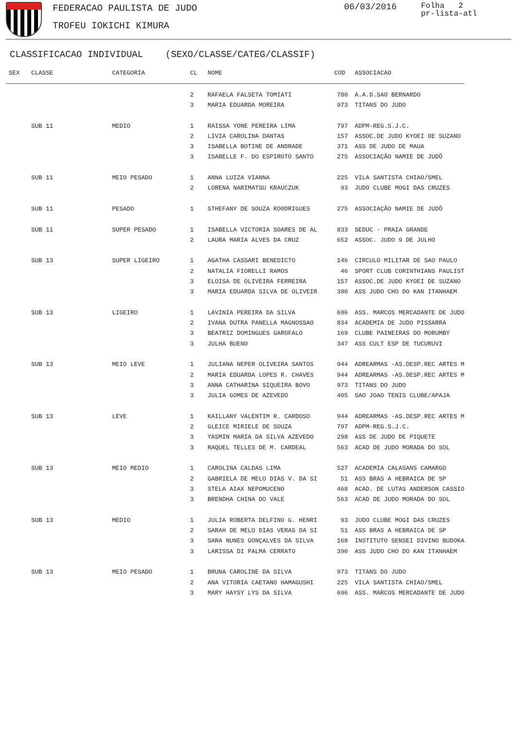FEDERACAO PAULISTA DE JUDO
TROFEU IOKICHI KIMURA
06/03/2016
Folha 2
pr-lista-atl
CLASSIFICACAO INDIVIDUAL (SEXO/CLASSE/CATEG/CLASSIF)
| SEX | CLASSE | CATEGORIA | CL | NOME | COD | ASSOCIACAO |
| --- | --- | --- | --- | --- | --- | --- |
| | | | 2 | RAFAELA FALSETA TOMIATI | 780 | A.A.D.SAO BERNARDO |
| | | | 3 | MARIA EDUARDA MOREIRA | 973 | TITANS DO JUDO |
| | SUB 11 | MEDIO | 1 | RAISSA YONE PEREIRA LIMA | 797 | ADPM-REG.S.J.C. |
| | | | 2 | LIVIA CAROLINA DANTAS | 157 | ASSOC.DE JUDO KYOEI DE SUZANO |
| | | | 3 | ISABELLA BOTINE DE ANDRADE | 371 | ASS DE JUDO DE MAUA |
| | | | 3 | ISABELLE F. DO ESPIROTO SANTO | 275 | ASSOCIAÇÃO NAMIE DE JUDÔ |
| | SUB 11 | MEIO PESADO | 1 | ANNA LUIZA VIANNA | 225 | VILA SANTISTA CHIAO/SMEL |
| | | | 2 | LORENA NARIMATSU KRAUCZUK | 93 | JUDO CLUBE MOGI DAS CRUZES |
| | SUB 11 | PESADO | 1 | STHEFANY DE SOUZA RO0DRIGUES | 275 | ASSOCIAÇÃO NAMIE DE JUDÔ |
| | SUB 11 | SUPER PESADO | 1 | ISABELLA VICTORIA SOARES DE AL | 833 | SEDUC - PRAIA GRANDE |
| | | | 2 | LAURA MARIA ALVES DA CRUZ | 652 | ASSOC. JUDO 9 DE JULHO |
| | SUB 13 | SUPER LIGEIRO | 1 | AGATHA CASSARI BENEDICTO | 146 | CIRCULO MILITAR DE SAO PAULO |
| | | | 2 | NATALIA FIORELLI RAMOS | 46 | SPORT CLUB CORINTHIANS PAULIST |
| | | | 3 | ELOISA DE OLIVEIRA FERREIRA | 157 | ASSOC.DE JUDO KYOEI DE SUZANO |
| | | | 3 | MARIA EDUARDA SILVA DE OLIVEIR | 390 | ASS JUDO CHO DO KAN ITANHAEM |
| | SUB 13 | LIGEIRO | 1 | LAVINIA PEREIRA DA SILVA | 696 | ASS. MARCOS MERCADANTE DE JUDO |
| | | | 2 | IVANA DUTRA PANELLA MAGNOSSAO | 834 | ACADEMIA DE JUDO PISSARRA |
| | | | 3 | BEATRIZ DOMINGUES GAROFALO | 169 | CLUBE PAINEIRAS DO MORUMBY |
| | | | 3 | JULHA BUENO | 347 | ASS CULT ESP DE TUCURUVI |
| | SUB 13 | MEIO LEVE | 1 | JULIANA NEPER OLIVEIRA SANTOS | 944 | ADREARMAS -AS.DESP.REC ARTES M |
| | | | 2 | MARIA EDUARDA LOPES R. CHAVES | 944 | ADREARMAS -AS.DESP.REC ARTES M |
| | | | 3 | ANNA CATHARINA SIQUEIRA BOVO | 973 | TITANS DO JUDO |
| | | | 3 | JULIA GOMES DE AZEVEDO | 405 | SAO JOAO TENIS CLUBE/APAJA |
| | SUB 13 | LEVE | 1 | KAILLANY VALENTIM R. CARDOSO | 944 | ADREARMAS -AS.DESP.REC ARTES M |
| | | | 2 | GLEICE MIRIELE DE SOUZA | 797 | ADPM-REG.S.J.C. |
| | | | 3 | YASMIN MARIA DA SILVA AZEVEDO | 298 | ASS DE JUDO DE PIQUETE |
| | | | 3 | RAQUEL TELLES DE M. CARDEAL | 563 | ACAD DE JUDO MORADA DO SOL |
| | SUB 13 | MEIO MEDIO | 1 | CAROLINA CALDAS LIMA | 527 | ACADEMIA CALASANS CAMARGO |
| | | | 2 | GABRIELA DE MELO DIAS V. DA SI | 51 | ASS BRAS A HEBRAICA DE SP |
| | | | 3 | STELA AIAX NEPOMUCENO | 468 | ACAD. DE LUTAS ANDERSON CASSIO |
| | | | 3 | BRENDHA CHINA DO VALE | 563 | ACAD DE JUDO MORADA DO SOL |
| | SUB 13 | MEDIO | 1 | JULIA ROBERTA DELFINO G. HENRI | 93 | JUDO CLUBE MOGI DAS CRUZES |
| | | | 2 | SARAH DE MELO DIAS VERAS DA SI | 51 | ASS BRAS A HEBRAICA DE SP |
| | | | 3 | SARA NUNES GONÇALVES DA SILVA | 168 | INSTITUTO SENSEI DIVINO BUDOKA |
| | | | 3 | LARISSA DI PALMA CERRATO | 390 | ASS JUDO CHO DO KAN ITANHAEM |
| | SUB 13 | MEIO PESADO | 1 | BRUNA CAROLINE DA SILVA | 973 | TITANS DO JUDO |
| | | | 2 | ANA VITORIA CAETANO HAMAGUSHI | 225 | VILA SANTISTA CHIAO/SMEL |
| | | | 3 | MARY HAYSY LYS DA SILVA | 696 | ASS. MARCOS MERCADANTE DE JUDO |